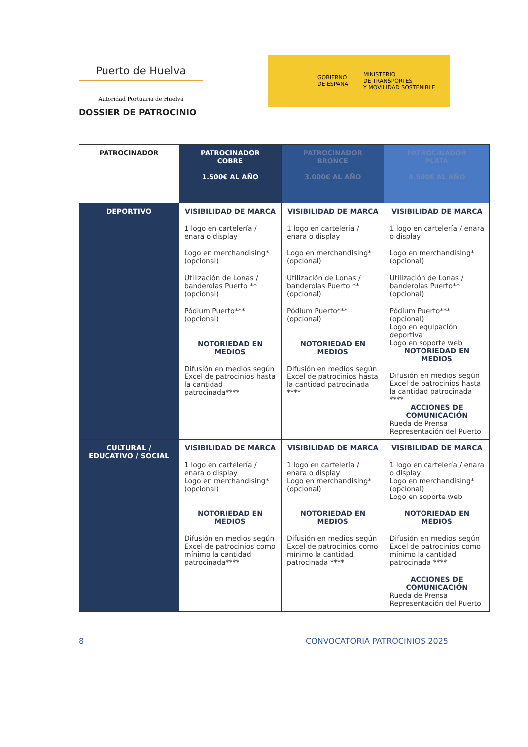Puerto de Huelva
Autoridad Portuaria de Huelva
DOSSIER DE PATROCINIO
GOBIERNO
DE ESPAÑA
MINISTERIO
DE TRANSPORTES
Y MOVILIDAD SOSTENIBLE
| PATROCINADOR | PATROCINADOR COBRE 1.500€ AL AÑO | PATROCINADOR BRONCE 3.000€ AL AÑO | PATROCINADOR PLATA 4.500€ AL AÑO |
| --- | --- | --- | --- |
| DEPORTIVO | VISIBILIDAD DE MARCA 1 logo en cartelería / enara o display Logo en merchandising* (opcional) Utilización de Lonas / banderolas Puerto ** (opcional) Pódium Puerto*** (opcional) NOTORIEDAD EN MEDIOS Difusión en medios según Excel de patrocinios hasta la cantidad patrocinada**** | VISIBILIDAD DE MARCA 1 logo en cartelería / enara o display Logo en merchandising* (opcional) Utilización de Lonas / banderolas Puerto ** (opcional) Pódium Puerto*** (opcional) NOTORIEDAD EN MEDIOS Difusión en medios según Excel de patrocinios hasta la cantidad patrocinada **** | VISIBILIDAD DE MARCA 1 logo en cartelería / enara o display Logo en merchandising* (opcional) Utilización de Lonas / banderolas Puerto** (opcional) Pódium Puerto*** (opcional) Logo en equipación deportiva Logo en soporte web NOTORIEDAD EN MEDIOS Difusión en medios según Excel de patrocinios hasta la cantidad patrocinada **** ACCIONES DE COMUNICACIÓN Rueda de Prensa Representación del Puerto |
| CULTURAL / EDUCATIVO / SOCIAL | VISIBILIDAD DE MARCA 1 logo en cartelería / enara o display Logo en merchandising* (opcional) NOTORIEDAD EN MEDIOS Difusión en medios según Excel de patrocinios como mínimo la cantidad patrocinada**** | VISIBILIDAD DE MARCA 1 logo en cartelería / enara o display Logo en merchandising* (opcional) NOTORIEDAD EN MEDIOS Difusión en medios según Excel de patrocinios como mínimo la cantidad patrocinada **** | VISIBILIDAD DE MARCA 1 logo en cartelería / enara o display Logo en merchandising* (opcional) Logo en soporte web NOTORIEDAD EN MEDIOS Difusión en medios según Excel de patrocinios como mínimo la cantidad patrocinada **** ACCIONES DE COMUNICACIÓN Rueda de Prensa Representación del Puerto |
8 CONVOCATORIA PATROCINIOS 2025